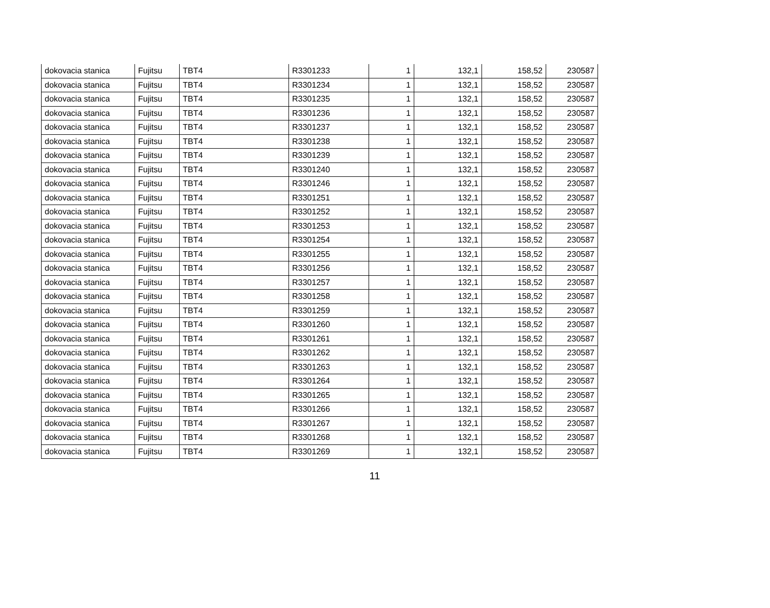| dokovacia stanica | Fujitsu | TBT4 | R3301233 | 1 | 132,1 | 158,52 | 230587 |
| dokovacia stanica | Fujitsu | TBT4 | R3301234 | 1 | 132,1 | 158,52 | 230587 |
| dokovacia stanica | Fujitsu | TBT4 | R3301235 | 1 | 132,1 | 158,52 | 230587 |
| dokovacia stanica | Fujitsu | TBT4 | R3301236 | 1 | 132,1 | 158,52 | 230587 |
| dokovacia stanica | Fujitsu | TBT4 | R3301237 | 1 | 132,1 | 158,52 | 230587 |
| dokovacia stanica | Fujitsu | TBT4 | R3301238 | 1 | 132,1 | 158,52 | 230587 |
| dokovacia stanica | Fujitsu | TBT4 | R3301239 | 1 | 132,1 | 158,52 | 230587 |
| dokovacia stanica | Fujitsu | TBT4 | R3301240 | 1 | 132,1 | 158,52 | 230587 |
| dokovacia stanica | Fujitsu | TBT4 | R3301246 | 1 | 132,1 | 158,52 | 230587 |
| dokovacia stanica | Fujitsu | TBT4 | R3301251 | 1 | 132,1 | 158,52 | 230587 |
| dokovacia stanica | Fujitsu | TBT4 | R3301252 | 1 | 132,1 | 158,52 | 230587 |
| dokovacia stanica | Fujitsu | TBT4 | R3301253 | 1 | 132,1 | 158,52 | 230587 |
| dokovacia stanica | Fujitsu | TBT4 | R3301254 | 1 | 132,1 | 158,52 | 230587 |
| dokovacia stanica | Fujitsu | TBT4 | R3301255 | 1 | 132,1 | 158,52 | 230587 |
| dokovacia stanica | Fujitsu | TBT4 | R3301256 | 1 | 132,1 | 158,52 | 230587 |
| dokovacia stanica | Fujitsu | TBT4 | R3301257 | 1 | 132,1 | 158,52 | 230587 |
| dokovacia stanica | Fujitsu | TBT4 | R3301258 | 1 | 132,1 | 158,52 | 230587 |
| dokovacia stanica | Fujitsu | TBT4 | R3301259 | 1 | 132,1 | 158,52 | 230587 |
| dokovacia stanica | Fujitsu | TBT4 | R3301260 | 1 | 132,1 | 158,52 | 230587 |
| dokovacia stanica | Fujitsu | TBT4 | R3301261 | 1 | 132,1 | 158,52 | 230587 |
| dokovacia stanica | Fujitsu | TBT4 | R3301262 | 1 | 132,1 | 158,52 | 230587 |
| dokovacia stanica | Fujitsu | TBT4 | R3301263 | 1 | 132,1 | 158,52 | 230587 |
| dokovacia stanica | Fujitsu | TBT4 | R3301264 | 1 | 132,1 | 158,52 | 230587 |
| dokovacia stanica | Fujitsu | TBT4 | R3301265 | 1 | 132,1 | 158,52 | 230587 |
| dokovacia stanica | Fujitsu | TBT4 | R3301266 | 1 | 132,1 | 158,52 | 230587 |
| dokovacia stanica | Fujitsu | TBT4 | R3301267 | 1 | 132,1 | 158,52 | 230587 |
| dokovacia stanica | Fujitsu | TBT4 | R3301268 | 1 | 132,1 | 158,52 | 230587 |
| dokovacia stanica | Fujitsu | TBT4 | R3301269 | 1 | 132,1 | 158,52 | 230587 |
11